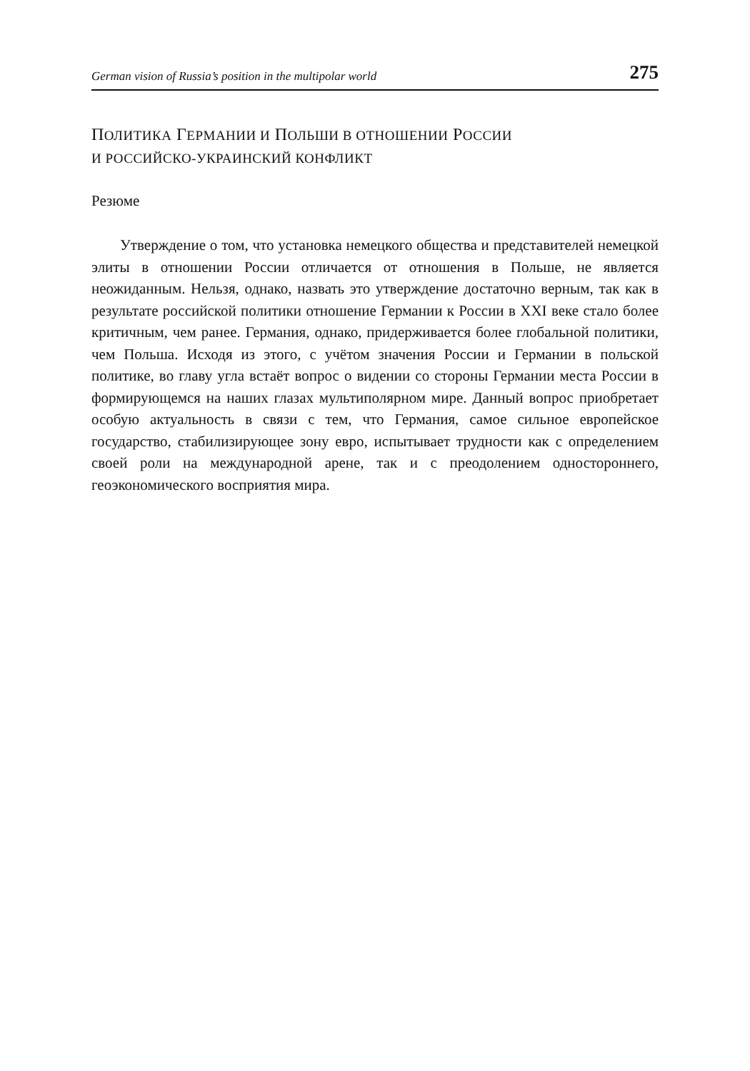German vision of Russia’s position in the multipolar world 275
ПОЛИТИКА ГЕРМАНИИ И ПОЛЬШИ В ОТНОШЕНИИ РОССИИ
И РОССИЙСКО-УКРАИНСКИЙ КОНФЛИКТ
Резюме
Утверждение о том, что установка немецкого общества и представителей немецкой элиты в отношении России отличается от отношения в Польше, не является неожиданным. Нельзя, однако, назвать это утверждение достаточно верным, так как в результате российской политики отношение Германии к России в XXI веке стало более критичным, чем ранее. Германия, однако, придерживается более глобальной политики, чем Польша. Исходя из этого, с учётом значения России и Германии в польской политике, во главу угла встаёт вопрос о видении со стороны Германии места России в формирующемся на наших глазах мультиполярном мире. Данный вопрос приобретает особую актуальность в связи с тем, что Германия, самое сильное европейское государство, стабилизирующее зону евро, испытывает трудности как с определением своей роли на международной арене, так и с преодолением одностороннего, геоэкономического восприятия мира.